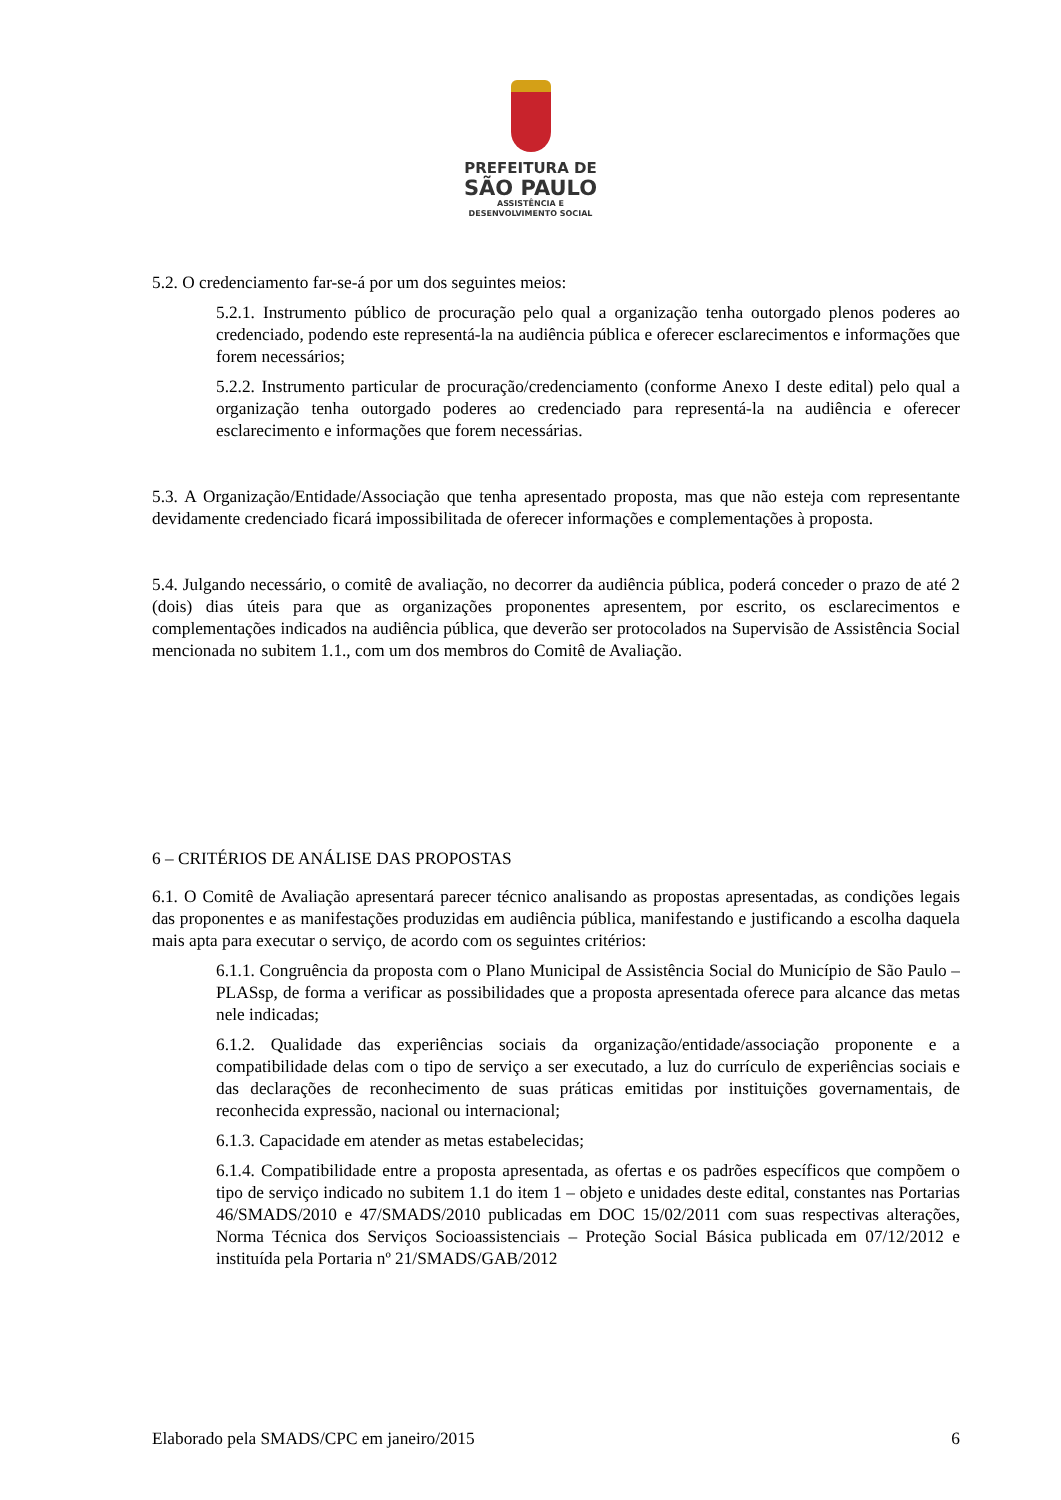PREFEITURA DE
SÃO PAULO
ASSISTÊNCIA E
DESENVOLVIMENTO SOCIAL
5.2. O credenciamento far-se-á por um dos seguintes meios:
5.2.1. Instrumento público de procuração pelo qual a organização tenha outorgado plenos poderes ao credenciado, podendo este representá-la na audiência pública e oferecer esclarecimentos e informações que forem necessários;
5.2.2. Instrumento particular de procuração/credenciamento (conforme Anexo I deste edital) pelo qual a organização tenha outorgado poderes ao credenciado para representá-la na audiência e oferecer esclarecimento e informações que forem necessárias.
5.3. A Organização/Entidade/Associação que tenha apresentado proposta, mas que não esteja com representante devidamente credenciado ficará impossibilitada de oferecer informações e complementações à proposta.
5.4. Julgando necessário, o comitê de avaliação, no decorrer da audiência pública, poderá conceder o prazo de até 2 (dois) dias úteis para que as organizações proponentes apresentem, por escrito, os esclarecimentos e complementações indicados na audiência pública, que deverão ser protocolados na Supervisão de Assistência Social mencionada no subitem 1.1., com um dos membros do Comitê de Avaliação.
6 – CRITÉRIOS DE ANÁLISE DAS PROPOSTAS
6.1. O Comitê de Avaliação apresentará parecer técnico analisando as propostas apresentadas, as condições legais das proponentes e as manifestações produzidas em audiência pública, manifestando e justificando a escolha daquela mais apta para executar o serviço, de acordo com os seguintes critérios:
6.1.1. Congruência da proposta com o Plano Municipal de Assistência Social do Município de São Paulo – PLASsp, de forma a verificar as possibilidades que a proposta apresentada oferece para alcance das metas nele indicadas;
6.1.2. Qualidade das experiências sociais da organização/entidade/associação proponente e a compatibilidade delas com o tipo de serviço a ser executado, a luz do currículo de experiências sociais e das declarações de reconhecimento de suas práticas emitidas por instituições governamentais, de reconhecida expressão, nacional ou internacional;
6.1.3. Capacidade em atender as metas estabelecidas;
6.1.4. Compatibilidade entre a proposta apresentada, as ofertas e os padrões específicos que compõem o tipo de serviço indicado no subitem 1.1 do item 1 – objeto e unidades deste edital, constantes nas Portarias 46/SMADS/2010 e 47/SMADS/2010 publicadas em DOC 15/02/2011 com suas respectivas alterações, Norma Técnica dos Serviços Socioassistenciais – Proteção Social Básica publicada em 07/12/2012 e instituída pela Portaria nº 21/SMADS/GAB/2012
Elaborado pela SMADS/CPC em janeiro/2015 6